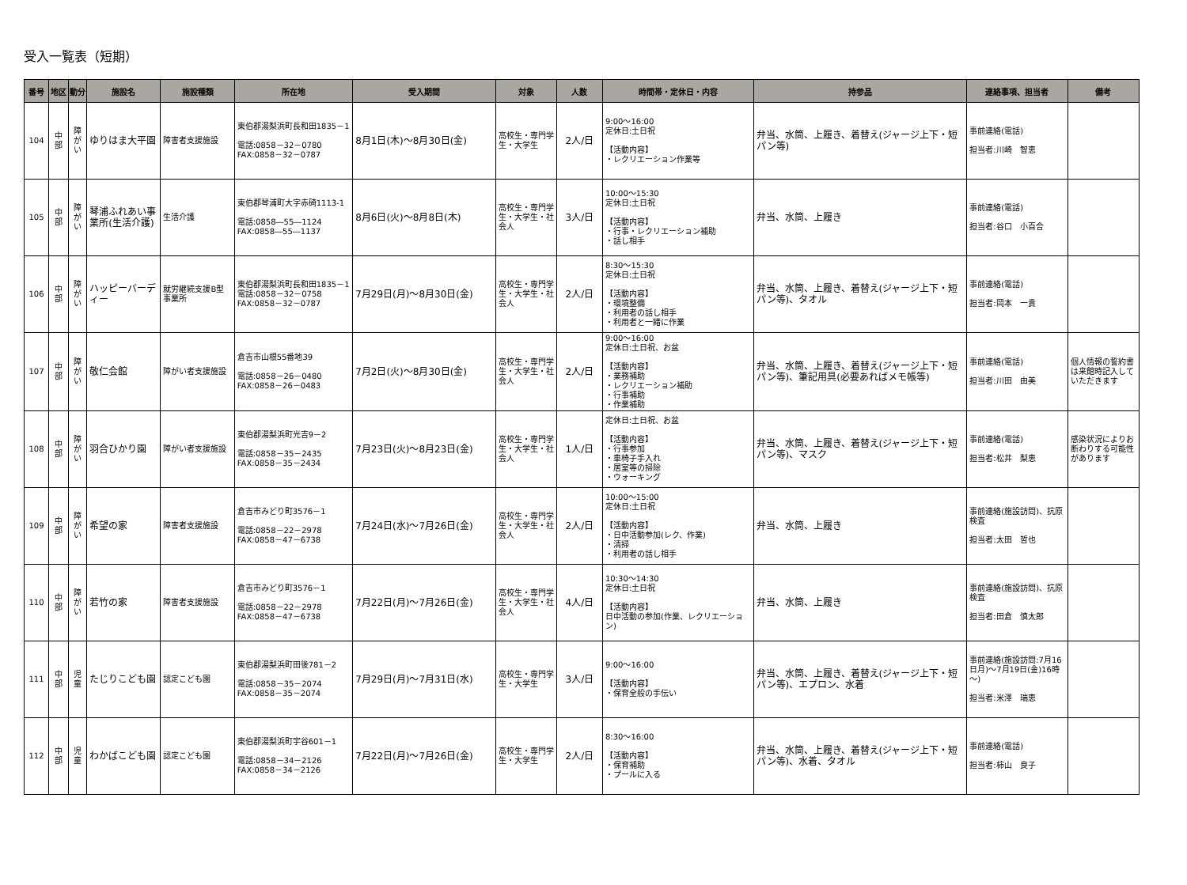受入一覧表（短期）
| 番号 | 地区 | 動分 | 施設名 | 施設種類 | 所在地 | 受入期間 | 対象 | 人数 | 時間帯・定休日・内容 | 持参品 | 連絡事項、担当者 | 備考 |
| --- | --- | --- | --- | --- | --- | --- | --- | --- | --- | --- | --- | --- |
| 104 | 中部 | 障がい | ゆりはま大平園 | 障害者支援施設 | 東伯郡湯梨浜町長和田1835－1 電話:0858－32－0780 FAX:0858－32－0787 | 8月1日(木)～8月30日(金) | 高校生・専門学生・大学生 | 2人/日 | 9:00～16:00 定休日:土日祝 【活動内容】 ・レクリエーション作業等 | 弁当、水筒、上履き、着替え(ジャージ上下・短パン等) | 事前連絡(電話) 担当者:川崎 智恵 | |
| 105 | 中部 | 障がい | 琴浦ふれあい事業所(生活介護) | 生活介護 | 東伯郡琴浦町大字赤碕1113-1 電話:0858―55―1124 FAX:0858―55―1137 | 8月6日(火)～8月8日(木) | 高校生・専門学生・大学生・社会人 | 3人/日 | 10:00～15:30 定休日:土日祝 【活動内容】 ・行事・レクリエーション補助 ・話し相手 | 弁当、水筒、上履き | 事前連絡(電話) 担当者:谷口 小百合 | |
| 106 | 中部 | 障がい | ハッピーバーディー | 就労継続支援B型事業所 | 東伯郡湯梨浜町長和田1835－1 電話:0858－32－0758 FAX:0858－32－0787 | 7月29日(月)～8月30日(金) | 高校生・専門学生・大学生・社会人 | 2人/日 | 8:30～15:30 定休日:土日祝 【活動内容】 ・環境整備 ・利用者の話し相手 ・利用者と一緒に作業 | 弁当、水筒、上履き、着替え(ジャージ上下・短パン等)、タオル | 事前連絡(電話) 担当者:岡本 一貴 | |
| 107 | 中部 | 障がい | 敬仁会館 | 障がい者支援施設 | 倉吉市山根55番地39 電話:0858－26－0480 FAX:0858－26－0483 | 7月2日(火)～8月30日(金) | 高校生・専門学生・大学生・社会人 | 2人/日 | 9:00～16:00 定休日:土日祝、お盆 【活動内容】 ・業務補助 ・レクリエーション補助 ・行事補助 ・作業補助 | 弁当、水筒、上履き、着替え(ジャージ上下・短パン等)、筆記用具(必要あればメモ帳等) | 事前連絡(電話) 担当者:川田 由美 | 個人情報の誓約書は来館時記入していただきます |
| 108 | 中部 | 障がい | 羽合ひかり園 | 障がい者支援施設 | 東伯郡湯梨浜町光吉9－2 電話:0858－35－2435 FAX:0858－35－2434 | 7月23日(火)～8月23日(金) | 高校生・専門学生・大学生・社会人 | 1人/日 | 定休日:土日祝、お盆 【活動内容】 ・行事参加 ・車椅子手入れ ・居室等の掃除 ・ウォーキング | 弁当、水筒、上履き、着替え(ジャージ上下・短パン等)、マスク | 事前連絡(電話) 担当者:松井 梨恵 | 感染状況によりお断わりする可能性があります |
| 109 | 中部 | 障がい | 希望の家 | 障害者支援施設 | 倉吉市みどり町3576－1 電話:0858－22－2978 FAX:0858－47－6738 | 7月24日(水)～7月26日(金) | 高校生・専門学生・大学生・社会人 | 2人/日 | 10:00～15:00 定休日:土日祝 【活動内容】 ・日中活動参加(レク、作業) ・清掃 ・利用者の話し相手 | 弁当、水筒、上履き | 事前連絡(施設訪問)、抗原検査 担当者:太田 哲也 | |
| 110 | 中部 | 障がい | 若竹の家 | 障害者支援施設 | 倉吉市みどり町3576－1 電話:0858－22－2978 FAX:0858－47－6738 | 7月22日(月)～7月26日(金) | 高校生・専門学生・大学生・社会人 | 4人/日 | 10:30～14:30 定休日:土日祝 【活動内容】 日中活動の参加(作業、レクリエーション) | 弁当、水筒、上履き | 事前連絡(施設訪問)、抗原検査 担当者:田倉 慎太郎 | |
| 111 | 中部 | 児童 | たじりこども園 | 認定こども園 | 東伯郡湯梨浜町田後781－2 電話:0858－35－2074 FAX:0858－35－2074 | 7月29日(月)～7月31日(水) | 高校生・専門学生・大学生 | 3人/日 | 9:00～16:00 【活動内容】 ・保育全般の手伝い | 弁当、水筒、上履き、着替え(ジャージ上下・短パン等)、エプロン、水着 | 事前連絡(施設訪問:7月16日月)～7月19日(金)16時～) 担当者:米澤 瑞恵 | |
| 112 | 中部 | 児童 | わかばこども園 | 認定こども園 | 東伯郡湯梨浜町宇谷601－1 電話:0858－34－2126 FAX:0858－34－2126 | 7月22日(月)～7月26日(金) | 高校生・専門学生・大学生 | 2人/日 | 8:30～16:00 【活動内容】 ・保育補助 ・プールに入る | 弁当、水筒、上履き、着替え(ジャージ上下・短パン等)、水着、タオル | 事前連絡(電話) 担当者:柿山 良子 | |